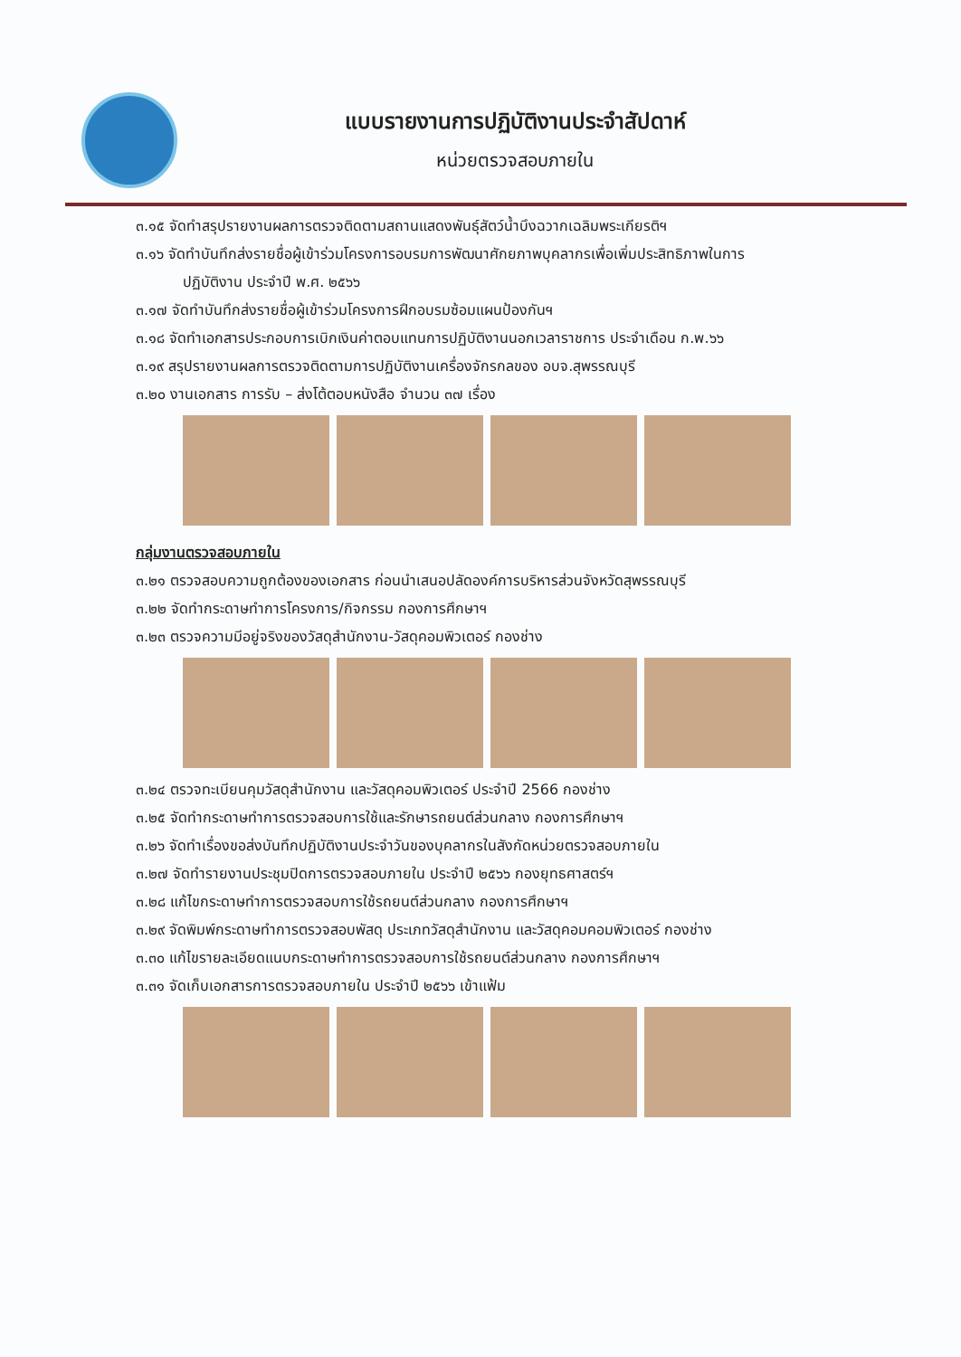แบบรายงานการปฏิบัติงานประจำสัปดาห์
หน่วยตรวจสอบภายใน
๓.๑๕ จัดทำสรุปรายงานผลการตรวจติดตามสถานแสดงพันธุ์สัตว์น้ำบึงฉวากเฉลิมพระเกียรติฯ
๓.๑๖ จัดทำบันทึกส่งรายชื่อผู้เข้าร่วมโครงการอบรมการพัฒนาศักยภาพบุคลากรเพื่อเพิ่มประสิทธิภาพในการ
ปฏิบัติงาน ประจำปี พ.ศ. ๒๕๖๖
๓.๑๗ จัดทำบันทึกส่งรายชื่อผู้เข้าร่วมโครงการฝึกอบรมซ้อมแผนป้องกันฯ
๓.๑๘ จัดทำเอกสารประกอบการเบิกเงินค่าตอบแทนการปฏิบัติงานนอกเวลาราชการ ประจำเดือน ก.พ.๖๖
๓.๑๙ สรุปรายงานผลการตรวจติดตามการปฏิบัติงานเครื่องจักรกลของ อบจ.สุพรรณบุรี
๓.๒๐ งานเอกสาร การรับ – ส่งโต้ตอบหนังสือ จำนวน ๓๗ เรื่อง
กลุ่มงานตรวจสอบภายใน
๓.๒๑ ตรวจสอบความถูกต้องของเอกสาร ก่อนนำเสนอปลัดองค์การบริหารส่วนจังหวัดสุพรรณบุรี
๓.๒๒ จัดทำกระดาษทำการโครงการ/กิจกรรม กองการศึกษาฯ
๓.๒๓ ตรวจความมีอยู่จริงของวัสดุสำนักงาน-วัสดุคอมพิวเตอร์ กองช่าง
๓.๒๔ ตรวจทะเบียนคุมวัสดุสำนักงาน และวัสดุคอมพิวเตอร์ ประจำปี 2566 กองช่าง
๓.๒๕ จัดทำกระดาษทำการตรวจสอบการใช้และรักษารถยนต์ส่วนกลาง กองการศึกษาฯ
๓.๒๖ จัดทำเรื่องขอส่งบันทึกปฏิบัติงานประจำวันของบุคลากรในสังกัดหน่วยตรวจสอบภายใน
๓.๒๗ จัดทำรายงานประชุมปิดการตรวจสอบภายใน ประจำปี ๒๕๖๖ กองยุทธศาสตร์ฯ
๓.๒๘ แก้ไขกระดาษทำการตรวจสอบการใช้รถยนต์ส่วนกลาง กองการศึกษาฯ
๓.๒๙ จัดพิมพ์กระดาษทำการตรวจสอบพัสดุ ประเภทวัสดุสำนักงาน และวัสดุคอมคอมพิวเตอร์ กองช่าง
๓.๓๐ แก้ไขรายละเอียดแนบกระดาษทำการตรวจสอบการใช้รถยนต์ส่วนกลาง กองการศึกษาฯ
๓.๓๑ จัดเก็บเอกสารการตรวจสอบภายใน ประจำปี ๒๕๖๖ เข้าแฟ้ม